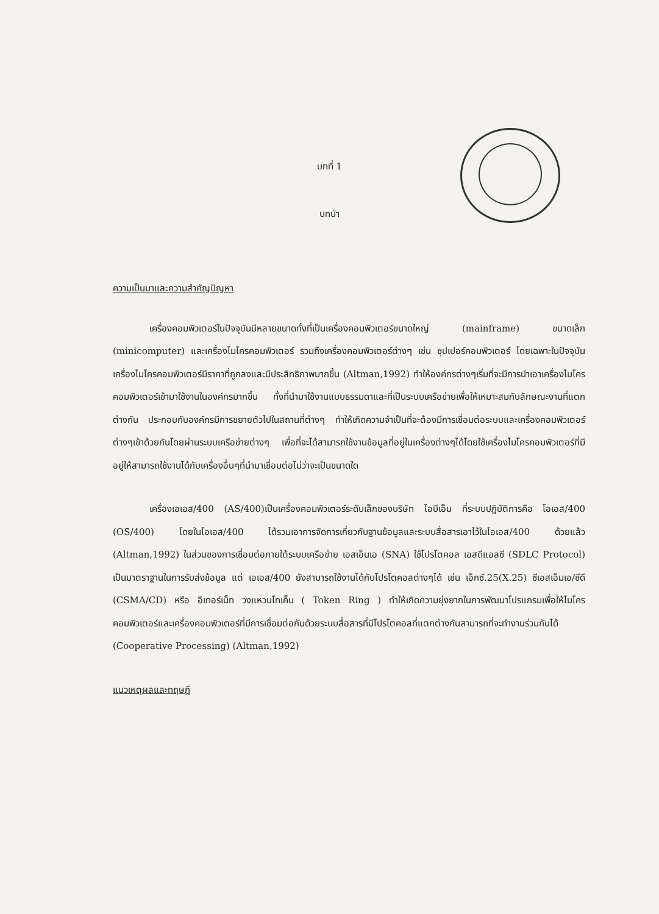บทที่ 1
บทนำ
ความเป็นมาและความสำคัญปัญหา
เครื่องคอมพิวเตอร์ในปัจจุบันมีหลายขนาดทั้งที่เป็นเครื่องคอมพิวเตอร์ขนาดใหญ่ (mainframe) ขนาดเล็ก (minicomputer) และเครื่องไมโครคอมพิวเตอร์ รวมถึงเครื่องคอมพิวเตอร์ต่างๆ เช่น ซุปเปอร์คอมพิวเตอร์ โดยเฉพาะในปัจจุบันเครื่องไมโครคอมพิวเตอร์มีราคาที่ถูกลงและมีประสิทธิภาพมากขึ้น (Altman,1992) ทำให้องค์กรต่างๆเริ่มที่จะมีการนำเอาเครื่องไมโครคอมพิวเตอร์เข้ามาใช้งานในองค์กรมากขึ้น ทั้งที่นำมาใช้งานแบบธรรมดาและที่เป็นระบบเครือข่ายเพื่อให้เหมาะสมกับลักษณะงานที่แตกต่างกัน ประกอบกับองค์กรมีการขยายตัวไปในสถานที่ต่างๆ ทำให้เกิดความจำเป็นที่จะต้องมีการเชื่อมต่อระบบและเครื่องคอมพิวเตอร์ต่างๆเข้าด้วยกันโดยผ่านระบบเครือข่ายต่างๆ เพื่อที่จะได้สามารถใช้งานข้อมูลที่อยู่ในเครื่องต่างๆได้โดยใช้เครื่องไมโครคอมพิวเตอร์ที่มีอยู่ให้สามารถใช้งานได้กับเครื่องอื่นๆที่นำมาเชื่อมต่อไม่ว่าจะเป็นขนาดใด
เครื่องเอเอส/400 (AS/400)เป็นเครื่องคอมพิวเตอร์ระดับเล็กของบริษัท ไอบีเอ็ม ที่ระบบปฏิบัติการคือ โอเอส/400 (OS/400) โดยในโอเอส/400 ได้รวมเอาการจัดการเกี่ยวกับฐานข้อมูลและระบบสื่อสารเอาไว้ในโอเอส/400 ด้วยแล้ว (Altman,1992) ในส่วนของการเชื่อมต่อภายใต้ระบบเครือข่าย เอสเอ็นเอ (SNA) ใช้โปรโตคอล เอสดีแอลซี (SDLC Protocol) เป็นมาตราฐานในการรับส่งข้อมูล แต่ เอเอส/400 ยังสามารถใช้งานได้กับโปรโตคอลต่างๆได้ เช่น เอ็กซ์.25(X.25) ซีเอสเอ็มเอ/ซีดี (CSMA/CD) หรือ อีเทอร์เน็ท วงแหวนโทเค็น ( Token Ring ) ทำให้เกิดความยุ่งยากในการพัฒนาโปรแกรมเพื่อให้ไมโครคอมพิวเตอร์และเครื่องคอมพิวเตอร์ที่มีการเชื่อมต่อกันด้วยระบบสื่อสารที่มีโปรโตคอลที่แตกต่างกันสามารถที่จะทำงานร่วมกันได้ (Cooperative Processing) (Altman,1992)
แนวเหตุผลและทฤษฎี